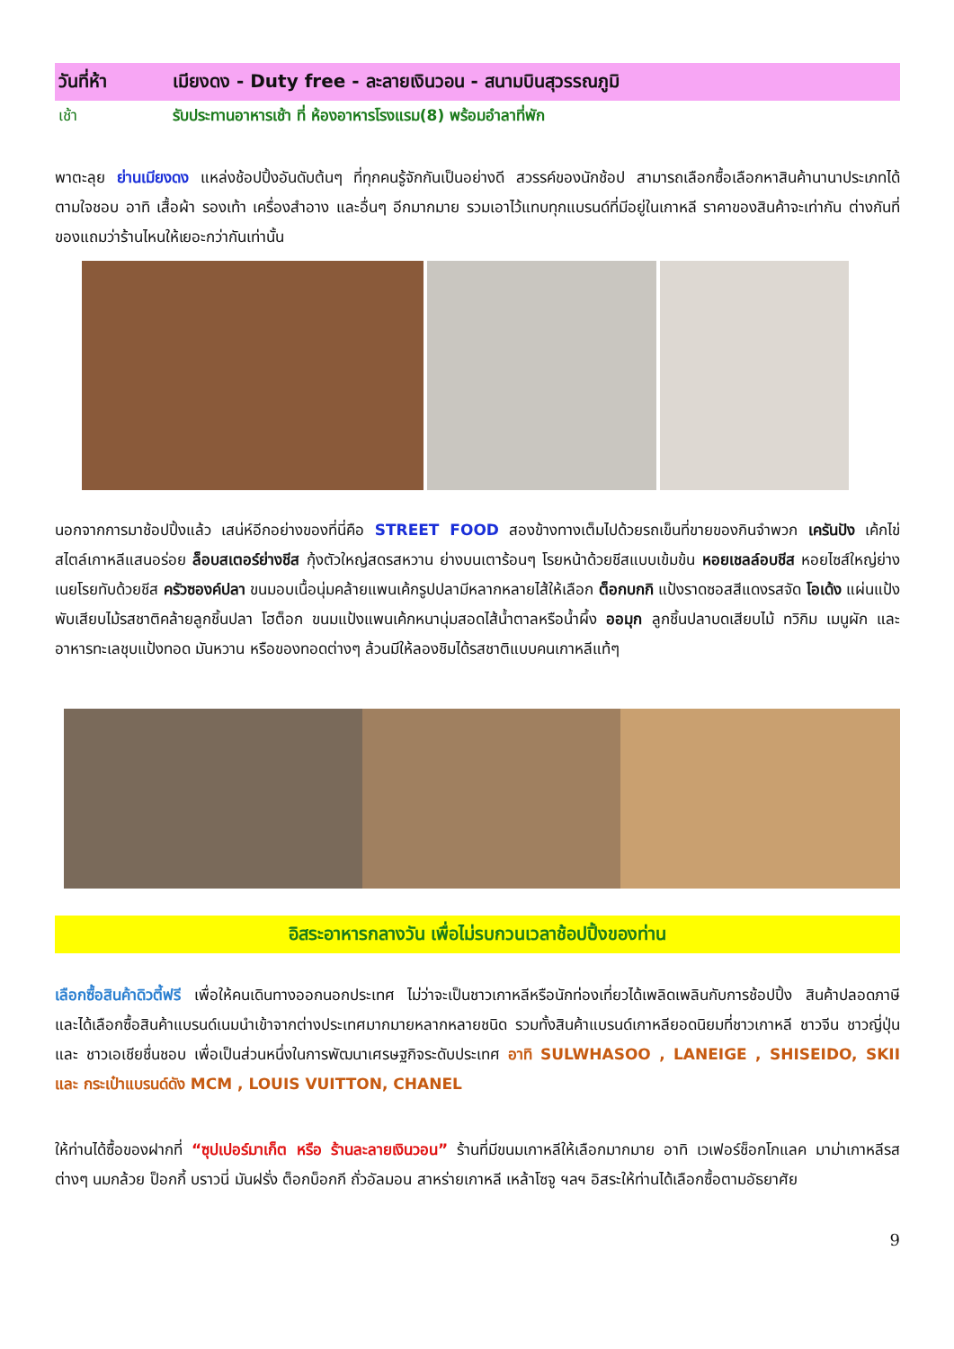วันที่ห้า เมียงดง - Duty free - ละลายเงินวอน - สนามบินสุวรรณภูมิ
เช้า รับประทานอาหารเช้า ที่ ห้องอาหารโรงแรม(8) พร้อมอำลาที่พัก
พาตะลุย ย่านเมียงดง แหล่งช้อปปิ้งอันดับต้นๆ ที่ทุกคนรู้จักกันเป็นอย่างดี สวรรค์ของนักช้อป สามารถเลือกซื้อเลือกหาสินค้านานาประเภทได้ตามใจชอบ อาทิ เสื้อผ้า รองเท้า เครื่องสำอาง และอื่นๆ อีกมากมาย รวมเอาไว้แทบทุกแบรนด์ที่มีอยู่ในเกาหลี ราคาของสินค้าจะเท่ากัน ต่างกันที่ของแถมว่าร้านไหนให้เยอะกว่ากันเท่านั้น
นอกจากการมาช้อปปิ้งแล้ว เสน่ห์อีกอย่างของที่นี่คือ STREET FOOD สองข้างทางเต็มไปด้วยรถเข็นที่ขายของกินจำพวก เครันปัง เค้กไข่สไตล์เกาหลีแสนอร่อย ล็อบสเตอร์ย่างชีส กุ้งตัวใหญ่สดรสหวาน ย่างบนเตาร้อนๆ โรยหน้าด้วยชีสแบบเข้มข้น หอยเชลล์อบชีส หอยไซส์ใหญ่ย่างเนยโรยทับด้วยชีส ครัวซองค์ปลา ขนมอบเนื้อนุ่มคล้ายแพนเค้กรูปปลามีหลากหลายไส้ให้เลือก ต็อกบกกิ แป้งราดซอสสีแดงรสจัด โอเด้ง แผ่นแป้งพับเสียบไม้รสชาติคล้ายลูกชิ้นปลา โฮต็อก ขนมแป้งแพนเค้กหนานุ่มสอดไส้น้ำตาลหรือน้ำผึ้ง ออมุก ลูกชิ้นปลาบดเสียบไม้ ทวิกิม เมนูผัก และอาหารทะเลชุบแป้งทอด มันหวาน หรือของทอดต่างๆ ล้วนมีให้ลองชิมได้รสชาติแบบคนเกาหลีแท้ๆ
อิสระอาหารกลางวัน เพื่อไม่รบกวนเวลาช้อปปิ้งของท่าน
เลือกซื้อสินค้าดิวตี้ฟรี เพื่อให้คนเดินทางออกนอกประเทศ ไม่ว่าจะเป็นชาวเกาหลีหรือนักท่องเที่ยวได้เพลิดเพลินกับการช้อปปิ้ง สินค้าปลอดภาษี และได้เลือกซื้อสินค้าแบรนด์เนมนำเข้าจากต่างประเทศมากมายหลากหลายชนิด รวมทั้งสินค้าแบรนด์เกาหลียอดนิยมที่ชาวเกาหลี ชาวจีน ชาวญี่ปุ่น และ ชาวเอเชียชื่นชอบ เพื่อเป็นส่วนหนึ่งในการพัฒนาเศรษฐกิจระดับประเทศ อาทิ SULWHASOO , LANEIGE , SHISEIDO, SKII และ กระเป๋าแบรนด์ดัง MCM , LOUIS VUITTON, CHANEL
ให้ท่านได้ซื้อของฝากที่ “ซุปเปอร์มาเก็ต หรือ ร้านละลายเงินวอน” ร้านที่มีขนมเกาหลีให้เลือกมากมาย อาทิ เวเฟอร์ช็อกโกแลค มาม่าเกาหลีรสต่างๆ นมกล้วย ป็อกกี้ บราวนี่ มันฝรั่ง ต็อกบ็อกกี ถั่วอัลมอน สาหร่ายเกาหลี เหล้าโซจู ฯลฯ อิสระให้ท่านได้เลือกซื้อตามอัธยาศัย
9